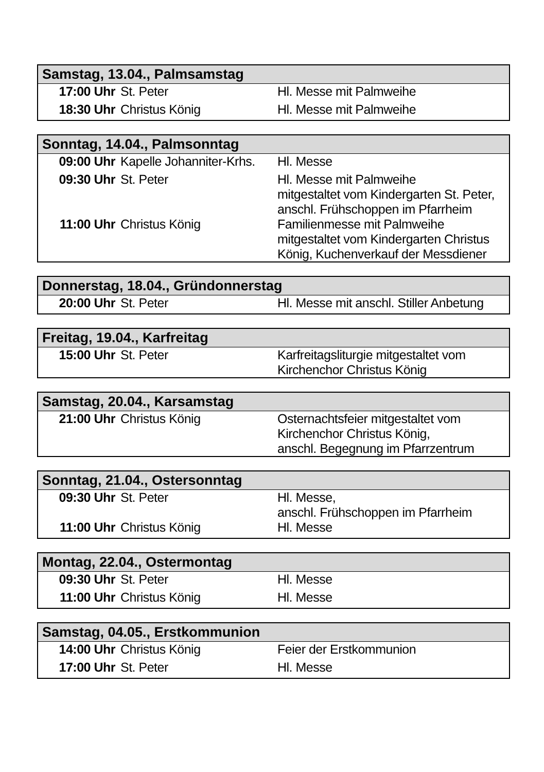| Samstag, 13.04., Palmsamstag | | |
| --- | --- | --- |
| 17:00 Uhr | St. Peter | Hl. Messe mit Palmweihe |
| 18:30 Uhr | Christus König | Hl. Messe mit Palmweihe |
| Sonntag, 14.04., Palmsonntag | | |
| --- | --- | --- |
| 09:00 Uhr | Kapelle Johanniter-Krhs. | Hl. Messe |
| 09:30 Uhr | St. Peter | Hl. Messe mit Palmweihe mitgestaltet vom Kindergarten St. Peter, anschl. Frühschoppen im Pfarrheim |
| 11:00 Uhr | Christus König | Familienmesse mit Palmweihe mitgestaltet vom Kindergarten Christus König, Kuchenverkauf der Messdiener |
| Donnerstag, 18.04., Gründonnerstag | | |
| --- | --- | --- |
| 20:00 Uhr | St. Peter | Hl. Messe mit anschl. Stiller Anbetung |
| Freitag, 19.04., Karfreitag | | |
| --- | --- | --- |
| 15:00 Uhr | St. Peter | Karfreitagsliturgie mitgestaltet vom Kirchenchor Christus König |
| Samstag, 20.04., Karsamstag | | |
| --- | --- | --- |
| 21:00 Uhr | Christus König | Osternachtsfeier mitgestaltet vom Kirchenchor Christus König, anschl. Begegnung im Pfarrzentrum |
| Sonntag, 21.04., Ostersonntag | | |
| --- | --- | --- |
| 09:30 Uhr | St. Peter | Hl. Messe, anschl. Frühschoppen im Pfarrheim |
| 11:00 Uhr | Christus König | Hl. Messe |
| Montag, 22.04., Ostermontag | | |
| --- | --- | --- |
| 09:30 Uhr | St. Peter | Hl. Messe |
| 11:00 Uhr | Christus König | Hl. Messe |
| Samstag, 04.05., Erstkommunion | | |
| --- | --- | --- |
| 14:00 Uhr | Christus König | Feier der Erstkommunion |
| 17:00 Uhr | St. Peter | Hl. Messe |